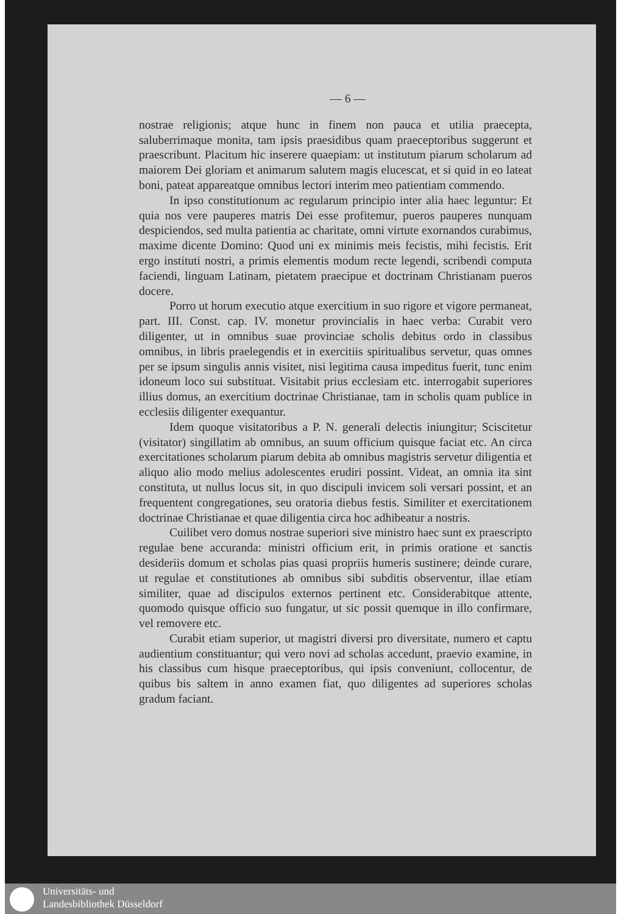— 6 —
nostrae religionis; atque hunc in finem non pauca et utilia praecepta, saluberrimaque monita, tam ipsis praesidibus quam praeceptoribus suggerunt et praescribunt. Placitum hic inserere quaepiam: ut institutum piarum scholarum ad maiorem Dei gloriam et animarum salutem magis elucescat, et si quid in eo lateat boni, pateat appareatque omnibus lectori interim meo patientiam commendo.
In ipso constitutionum ac regularum principio inter alia haec leguntur: Et quia nos vere pauperes matris Dei esse profitemur, pueros pauperes nunquam despiciendos, sed multa patientia ac charitate, omni virtute exornandos curabimus, maxime dicente Domino: Quod uni ex minimis meis fecistis, mihi fecistis. Erit ergo instituti nostri, a primis elementis modum recte legendi, scribendi computa faciendi, linguam Latinam, pietatem praecipue et doctrinam Christianam pueros docere.
Porro ut horum executio atque exercitium in suo rigore et vigore permaneat, part. III. Const. cap. IV. monetur provincialis in haec verba: Curabit vero diligenter, ut in omnibus suae provinciae scholis debitus ordo in classibus omnibus, in libris praelegendis et in exercitiis spiritualibus servetur, quas omnes per se ipsum singulis annis visitet, nisi legitima causa impeditus fuerit, tunc enim idoneum loco sui substituat. Visitabit prius ecclesiam etc. interrogabit superiores illius domus, an exercitium doctrinae Christianae, tam in scholis quam publice in ecclesiis diligenter exequantur.
Idem quoque visitatoribus a P. N. generali delectis iniungitur; Sciscitetur (visitator) singillatim ab omnibus, an suum officium quisque faciat etc. An circa exercitationes scholarum piarum debita ab omnibus magistris servetur diligentia et aliquo alio modo melius adolescentes erudiri possint. Videat, an omnia ita sint constituta, ut nullus locus sit, in quo discipuli invicem soli versari possint, et an frequentent congregationes, seu oratoria diebus festis. Similiter et exercitationem doctrinae Christianae et quae diligentia circa hoc adhibeatur a nostris.
Cuilibet vero domus nostrae superiori sive ministro haec sunt ex praescripto regulae bene accuranda: ministri officium erit, in primis oratione et sanctis desideriis domum et scholas pias quasi propriis humeris sustinere; deinde curare, ut regulae et constitutiones ab omnibus sibi subditis observentur, illae etiam similiter, quae ad discipulos externos pertinent etc. Considerabitque attente, quomodo quisque officio suo fungatur, ut sic possit quemque in illo confirmare, vel removere etc.
Curabit etiam superior, ut magistri diversi pro diversitate, numero et captu audientium constituantur; qui vero novi ad scholas accedunt, praevio examine, in his classibus cum hisque praeceptoribus, qui ipsis conveniunt, collocentur, de quibus bis saltem in anno examen fiat, quo diligentes ad superiores scholas gradum faciant.
Universitäts- und
Landesbibliothek Düsseldorf